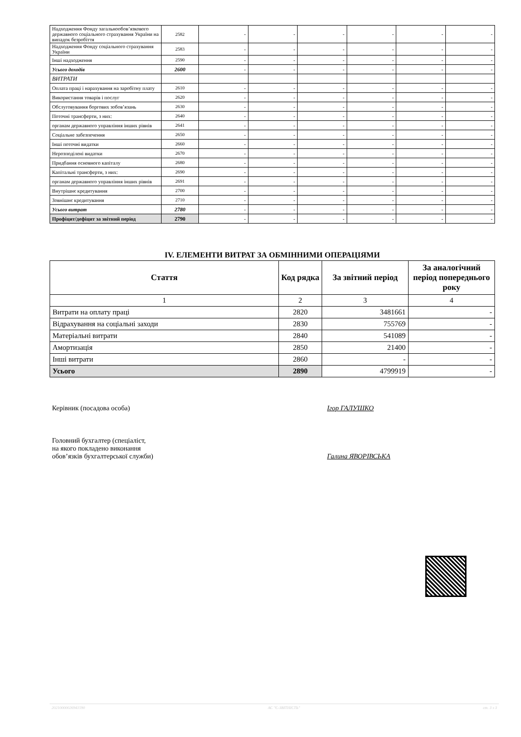| Надходження Фонду загальнообов’язкового державного соціального страхування України на випадок безробіття | 2582 | - | - | - | - | - | - |
| Надходження Фонду соціального страхування України | 2583 | - | - | - | - | - | - |
| Інші надходження | 2590 | - | - | - | - | - | - |
| Усього доходів | 2600 | - | - | - | - | - | - |
| ВИТРАТИ | | | | | | | |
| Оплата праці і нарахування на заробітну плату | 2610 | - | - | - | - | - | - |
| Використання товарів і послуг | 2620 | - | - | - | - | - | - |
| Обслуговування боргових зобов’язань | 2630 | - | - | - | - | - | - |
| Поточні трансферти, з них: | 2640 | - | - | - | - | - | - |
| органам державного управління інших рівнів | 2641 | - | - | - | - | - | - |
| Соціальне забезпечення | 2650 | - | - | - | - | - | - |
| Інші поточні видатки | 2660 | - | - | - | - | - | - |
| Нерозподілені видатки | 2670 | - | - | - | - | - | - |
| Придбання основного капіталу | 2680 | - | - | - | - | - | - |
| Капітальні трансферти, з них: | 2690 | - | - | - | - | - | - |
| органам державного управління інших рівнів | 2691 | - | - | - | - | - | - |
| Внутрішнє кредитування | 2700 | - | - | - | - | - | - |
| Зовнішнє кредитування | 2710 | - | - | - | - | - | - |
| Усього витрат | 2780 | - | - | - | - | - | - |
| Профіцит/дефіцит за звітний період | 2790 | - | - | - | - | - | - |
IV. ЕЛЕМЕНТИ ВИТРАТ ЗА ОБМІННИМИ ОПЕРАЦІЯМИ
| Стаття | Код рядка | За звітний період | За аналогічний період попереднього року |
| --- | --- | --- | --- |
| 1 | 2 | 3 | 4 |
| Витрати на оплату праці | 2820 | 3481661 | - |
| Відрахування на соціальні заходи | 2830 | 755769 | - |
| Матеріальні витрати | 2840 | 541089 | - |
| Амортизація | 2850 | 21400 | - |
| Інші витрати | 2860 | - | - |
| Усього | 2890 | 4799919 | - |
Керівник (посадова особа) Ігор ГАЛУШКО
Головний бухгалтер (спеціаліст,
на якого покладено виконання
обов’язків бухгалтерської служби)
Галина ЯВОРІВСЬКА
20210000026941590 АС "Є-ЗВІТНІСТЬ" ст. 3 з 3